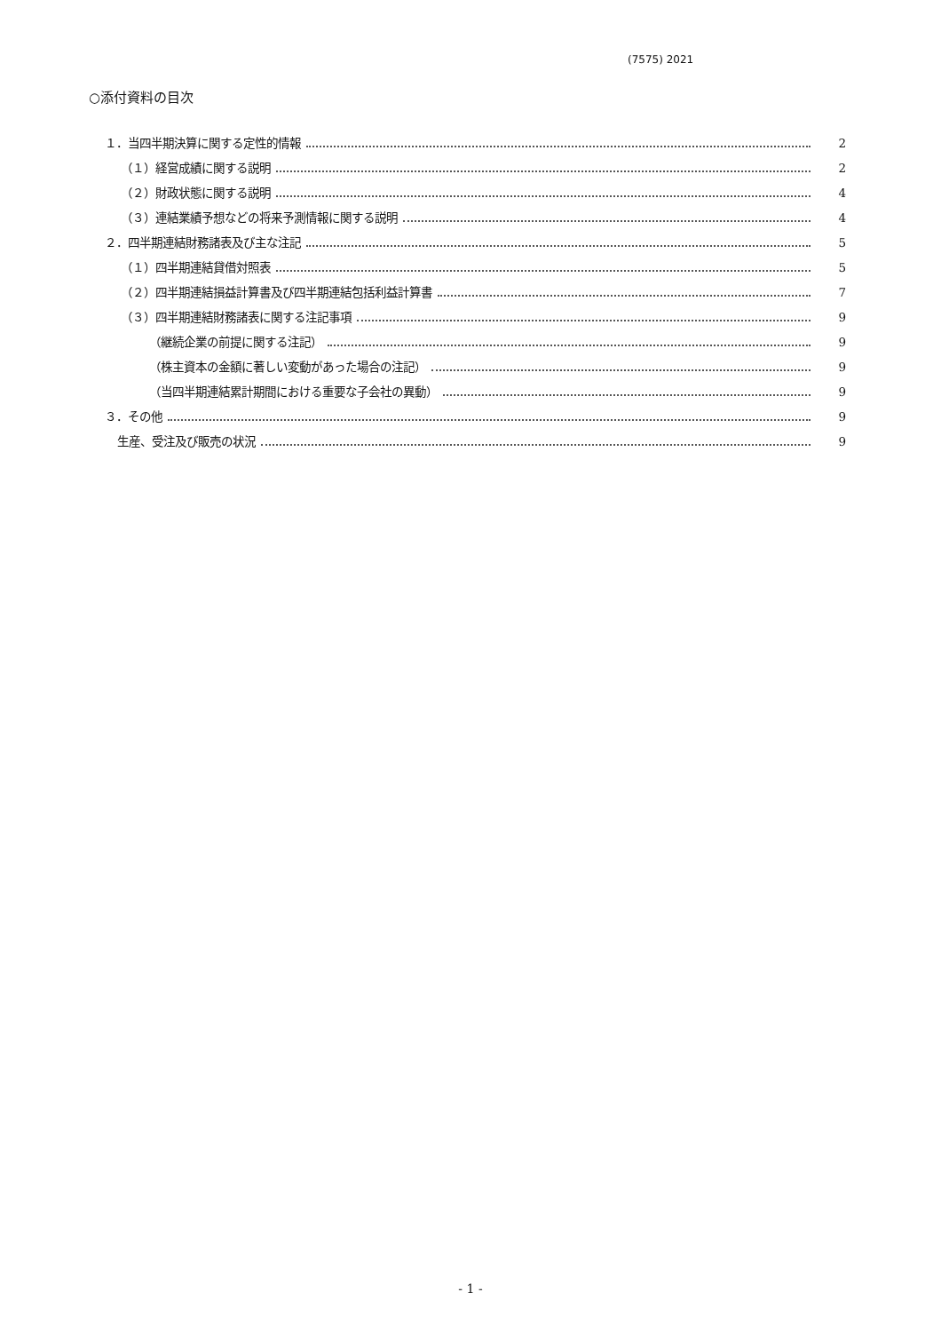(7575) 2021
○添付資料の目次
１．当四半期決算に関する定性的情報 2
（１）経営成績に関する説明 2
（２）財政状態に関する説明 4
（３）連結業績予想などの将来予測情報に関する説明 4
２．四半期連結財務諸表及び主な注記 5
（１）四半期連結貸借対照表 5
（２）四半期連結損益計算書及び四半期連結包括利益計算書 7
（３）四半期連結財務諸表に関する注記事項 9
（継続企業の前提に関する注記） 9
（株主資本の金額に著しい変動があった場合の注記） 9
（当四半期連結累計期間における重要な子会社の異動） 9
３．その他 9
生産、受注及び販売の状況 9
- 1 -